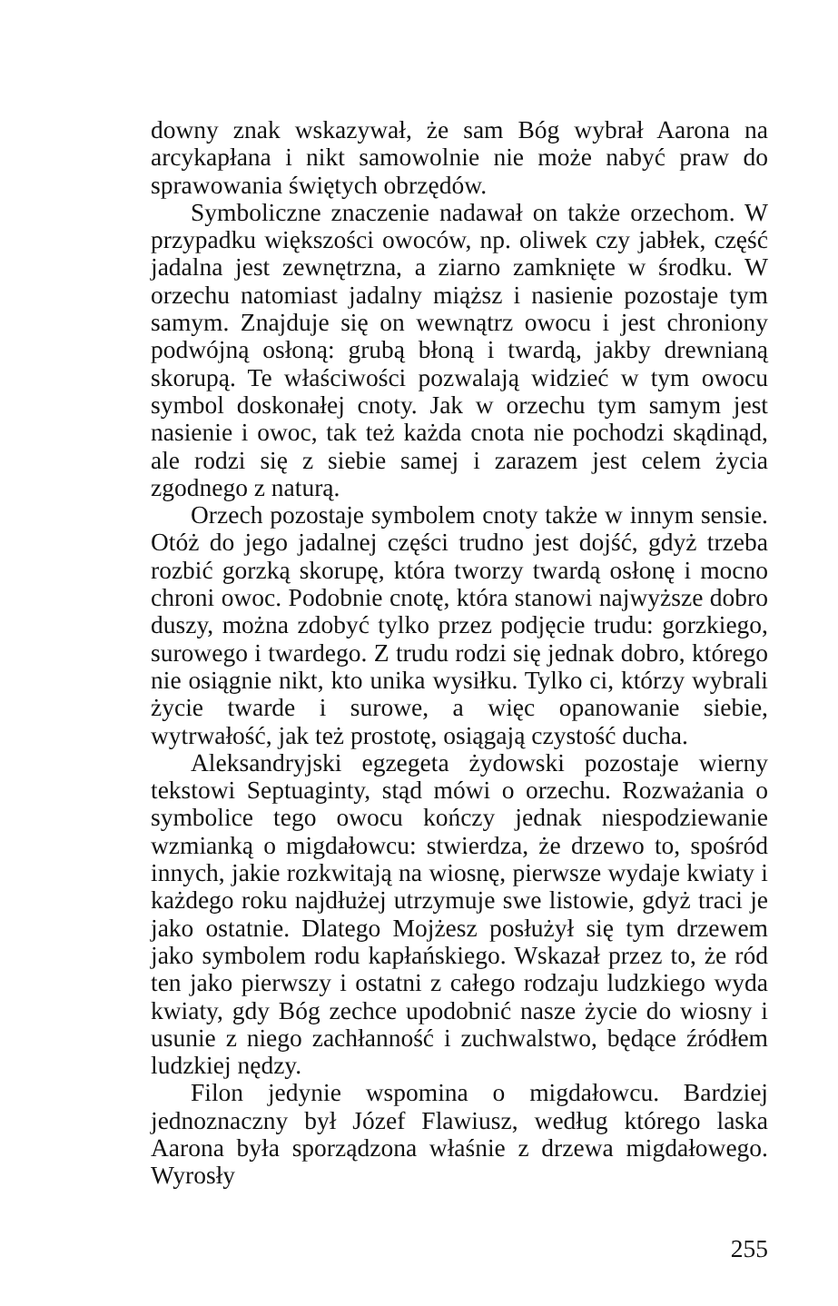downy znak wskazywał, że sam Bóg wybrał Aarona na arcykapłana i nikt samowolnie nie może nabyć praw do sprawowania świętych obrzędów.
Symboliczne znaczenie nadawał on także orzechom. W przypadku większości owoców, np. oliwek czy jabłek, część jadalna jest zewnętrzna, a ziarno zamknięte w środku. W orzechu natomiast jadalny miąższ i nasienie pozostaje tym samym. Znajduje się on wewnątrz owocu i jest chroniony podwójną osłoną: grubą błoną i twardą, jakby drewnianą skorupą. Te właściwości pozwalają widzieć w tym owocu symbol doskonałej cnoty. Jak w orzechu tym samym jest nasienie i owoc, tak też każda cnota nie pochodzi skądinąd, ale rodzi się z siebie samej i zarazem jest celem życia zgodnego z naturą.
Orzech pozostaje symbolem cnoty także w innym sensie. Otóż do jego jadalnej części trudno jest dojść, gdyż trzeba rozbić gorzką skorupę, która tworzy twardą osłonę i mocno chroni owoc. Podobnie cnotę, która stanowi najwyższe dobro duszy, można zdobyć tylko przez podjęcie trudu: gorzkiego, surowego i twardego. Z trudu rodzi się jednak dobro, którego nie osiągnie nikt, kto unika wysiłku. Tylko ci, którzy wybrali życie twarde i surowe, a więc opanowanie siebie, wytrwałość, jak też prostotę, osiągają czystość ducha.
Aleksandryjski egzegeta żydowski pozostaje wierny tekstowi Septuaginty, stąd mówi o orzechu. Rozważania o symbolice tego owocu kończy jednak niespodziewanie wzmianką o migdałowcu: stwierdza, że drzewo to, spośród innych, jakie rozkwitają na wiosnę, pierwsze wydaje kwiaty i każdego roku najdłużej utrzymuje swe listowie, gdyż traci je jako ostatnie. Dlatego Mojżesz posłużył się tym drzewem jako symbolem rodu kapłańskiego. Wskazał przez to, że ród ten jako pierwszy i ostatni z całego rodzaju ludzkiego wyda kwiaty, gdy Bóg zechce upodobnić nasze życie do wiosny i usunie z niego zachłanność i zuchwalstwo, będące źródłem ludzkiej nędzy.
Filon jedynie wspomina o migdałowcu. Bardziej jednoznaczny był Józef Flawiusz, według którego laska Aarona była sporządzona właśnie z drzewa migdałowego. Wyrosły
255